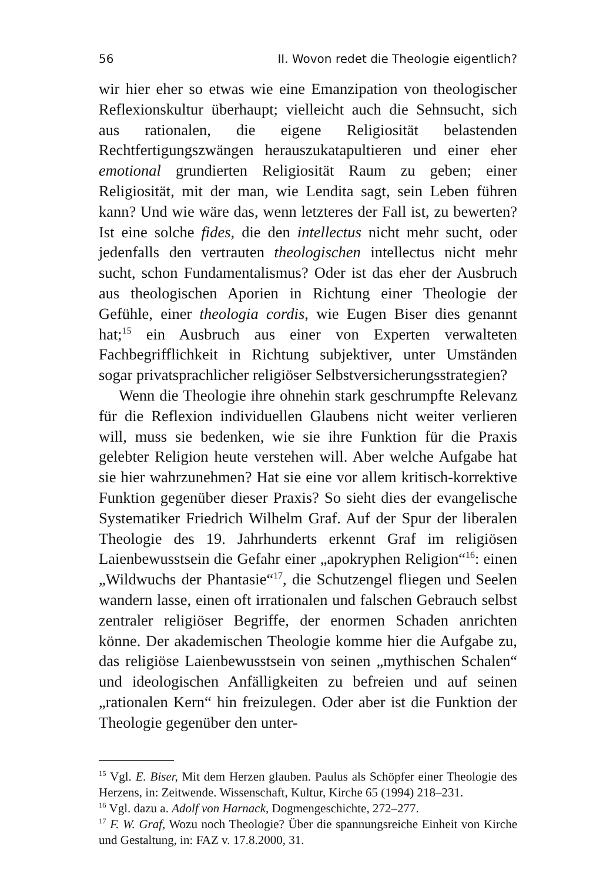56 II. Wovon redet die Theologie eigentlich?
wir hier eher so etwas wie eine Emanzipation von theologischer Reflexionskultur überhaupt; vielleicht auch die Sehnsucht, sich aus rationalen, die eigene Religiosität belastenden Rechtfertigungszwängen herauszukatapultieren und einer eher emotional grundierten Religiosität Raum zu geben; einer Religiosität, mit der man, wie Lendita sagt, sein Leben führen kann? Und wie wäre das, wenn letzteres der Fall ist, zu bewerten? Ist eine solche fides, die den intellectus nicht mehr sucht, oder jedenfalls den vertrauten theologischen intellectus nicht mehr sucht, schon Fundamentalismus? Oder ist das eher der Ausbruch aus theologischen Aporien in Richtung einer Theologie der Gefühle, einer theologia cordis, wie Eugen Biser dies genannt hat;<sup>15</sup> ein Ausbruch aus einer von Experten verwalteten Fachbegrifflichkeit in Richtung subjektiver, unter Umständen sogar privatsprachlicher religiöser Selbstversicherungsstrategien?
Wenn die Theologie ihre ohnehin stark geschrumpfte Relevanz für die Reflexion individuellen Glaubens nicht weiter verlieren will, muss sie bedenken, wie sie ihre Funktion für die Praxis gelebter Religion heute verstehen will. Aber welche Aufgabe hat sie hier wahrzunehmen? Hat sie eine vor allem kritisch-korrektive Funktion gegenüber dieser Praxis? So sieht dies der evangelische Systematiker Friedrich Wilhelm Graf. Auf der Spur der liberalen Theologie des 19. Jahrhunderts erkennt Graf im religiösen Laienbewusstsein die Gefahr einer „apokryphen Religion“<sup>16</sup>: einen „Wildwuchs der Phantasie“<sup>17</sup>, die Schutzengel fliegen und Seelen wandern lasse, einen oft irrationalen und falschen Gebrauch selbst zentraler religiöser Begriffe, der enormen Schaden anrichten könne. Der akademischen Theologie komme hier die Aufgabe zu, das religiöse Laienbewusstsein von seinen „mythischen Schalen“ und ideologischen Anfälligkeiten zu befreien und auf seinen „rationalen Kern“ hin freizulegen. Oder aber ist die Funktion der Theologie gegenüber den unter-
<sup>15</sup> Vgl. E. Biser, Mit dem Herzen glauben. Paulus als Schöpfer einer Theologie des Herzens, in: Zeitwende. Wissenschaft, Kultur, Kirche 65 (1994) 218–231.
<sup>16</sup> Vgl. dazu a. Adolf von Harnack, Dogmengeschichte, 272–277.
<sup>17</sup> F. W. Graf, Wozu noch Theologie? Über die spannungsreiche Einheit von Kirche und Gestaltung, in: FAZ v. 17.8.2000, 31.